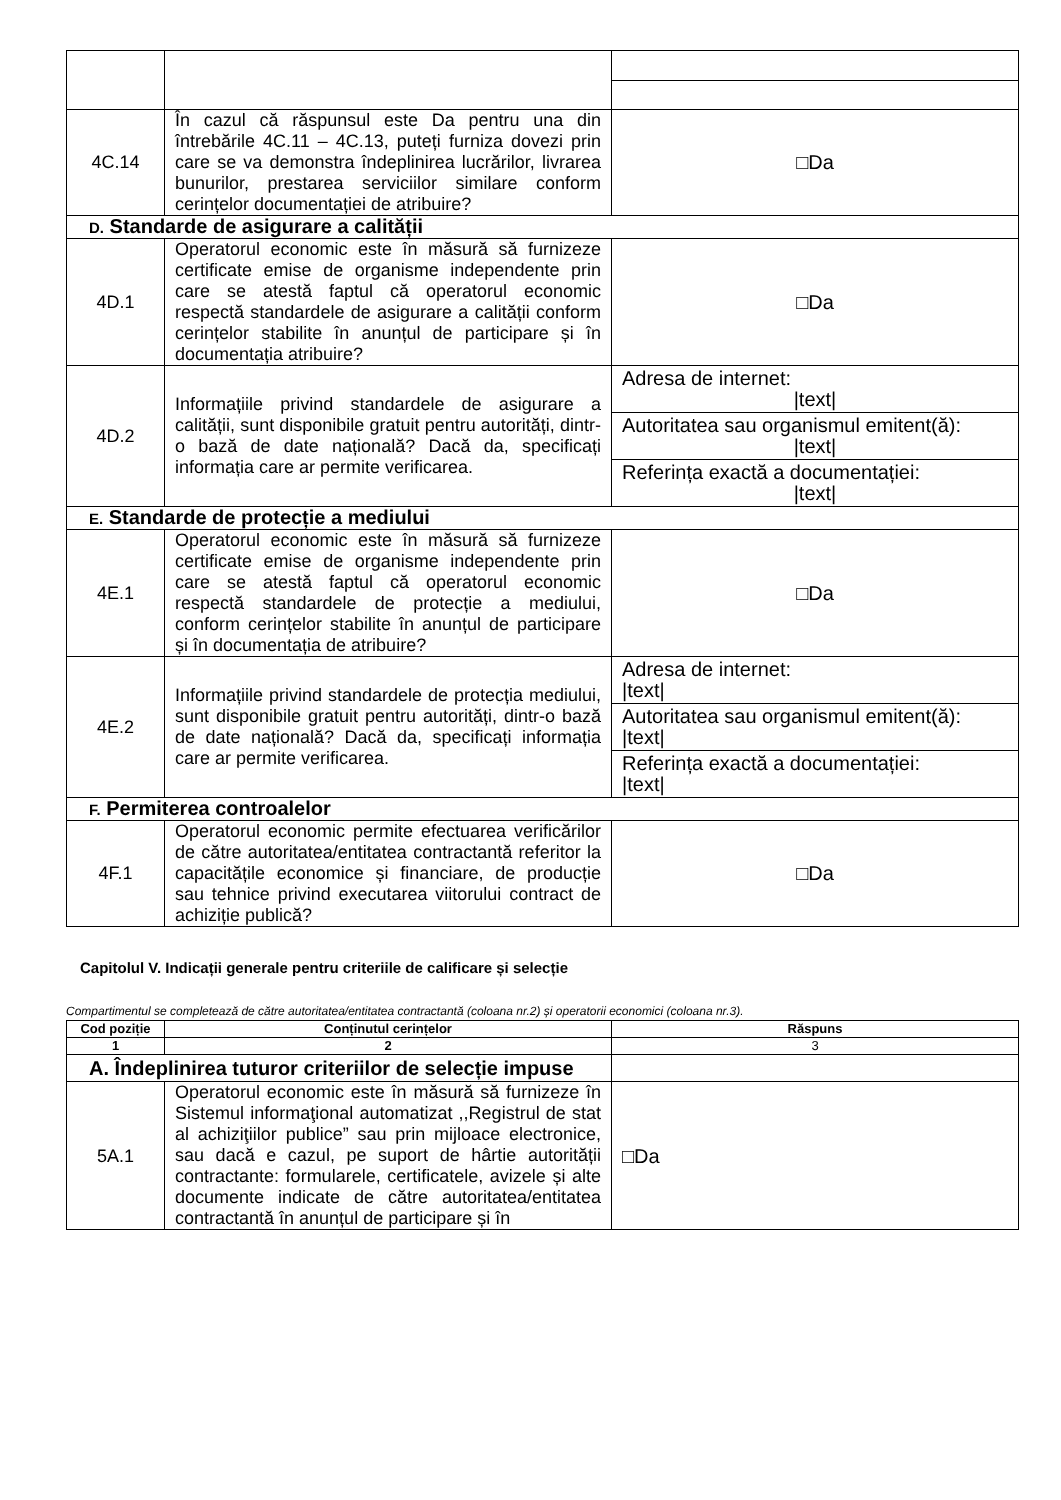| 4C.14 | În cazul că răspunsul este Da pentru una din întrebările 4C.11 – 4C.13, puteți furniza dovezi prin care se va demonstra îndeplinirea lucrărilor, livrarea bunurilor, prestarea serviciilor similare conform cerințelor documentației de atribuire? | □Da |
| D. Standarde de asigurare a calității | | |
| 4D.1 | Operatorul economic este în măsură să furnizeze certificate emise de organisme independente prin care se atestă faptul că operatorul economic respectă standardele de asigurare a calității conform cerințelor stabilite în anunțul de participare și în documentația atribuire? | □Da |
| 4D.2 | Informațiile privind standardele de asigurare a calității, sunt disponibile gratuit pentru autorități, dintr-o bază de date națională? Dacă da, specificați informația care ar permite verificarea. | Adresa de internet: /text/ Autoritatea sau organismul emitent(ă): /text/ Referința exactă a documentației: /text/ |
| E. Standarde de protecție a mediului | | |
| 4E.1 | Operatorul economic este în măsură să furnizeze certificate emise de organisme independente prin care se atestă faptul că operatorul economic respectă standardele de protecție a mediului, conform cerințelor stabilite în anunțul de participare și în documentația de atribuire? | □Da |
| 4E.2 | Informațiile privind standardele de protecția mediului, sunt disponibile gratuit pentru autorități, dintr-o bază de date națională? Dacă da, specificați informația care ar permite verificarea. | Adresa de internet: /text/ Autoritatea sau organismul emitent(ă): /text/ Referința exactă a documentației: /text/ |
| F. Permiterea controalelor | | |
| 4F.1 | Operatorul economic permite efectuarea verificărilor de către autoritatea/entitatea contractantă referitor la capacitățile economice și financiare, de producție sau tehnice privind executarea viitorului contract de achiziție publică? | □Da |
Capitolul V. Indicații generale pentru criteriile de calificare și selecție
Compartimentul se completează de către autoritatea/entitatea contractantă (coloana nr.2) și operatorii economici (coloana nr.3).
| Cod poziție | Conținutul cerințelor | Răspuns |
| --- | --- | --- |
| 1 | 2 | 3 |
| A. Îndeplinirea tuturor criteriilor de selecție impuse | | |
| 5A.1 | Operatorul economic este în măsură să furnizeze în Sistemul informaţional automatizat ,,Registrul de stat al achiziţiilor publice” sau prin mijloace electronice, sau dacă e cazul, pe suport de hârtie autorității contractante: formularele, certificatele, avizele și alte documente indicate de către autoritatea/entitatea contractantă în anunțul de participare și în | □Da |